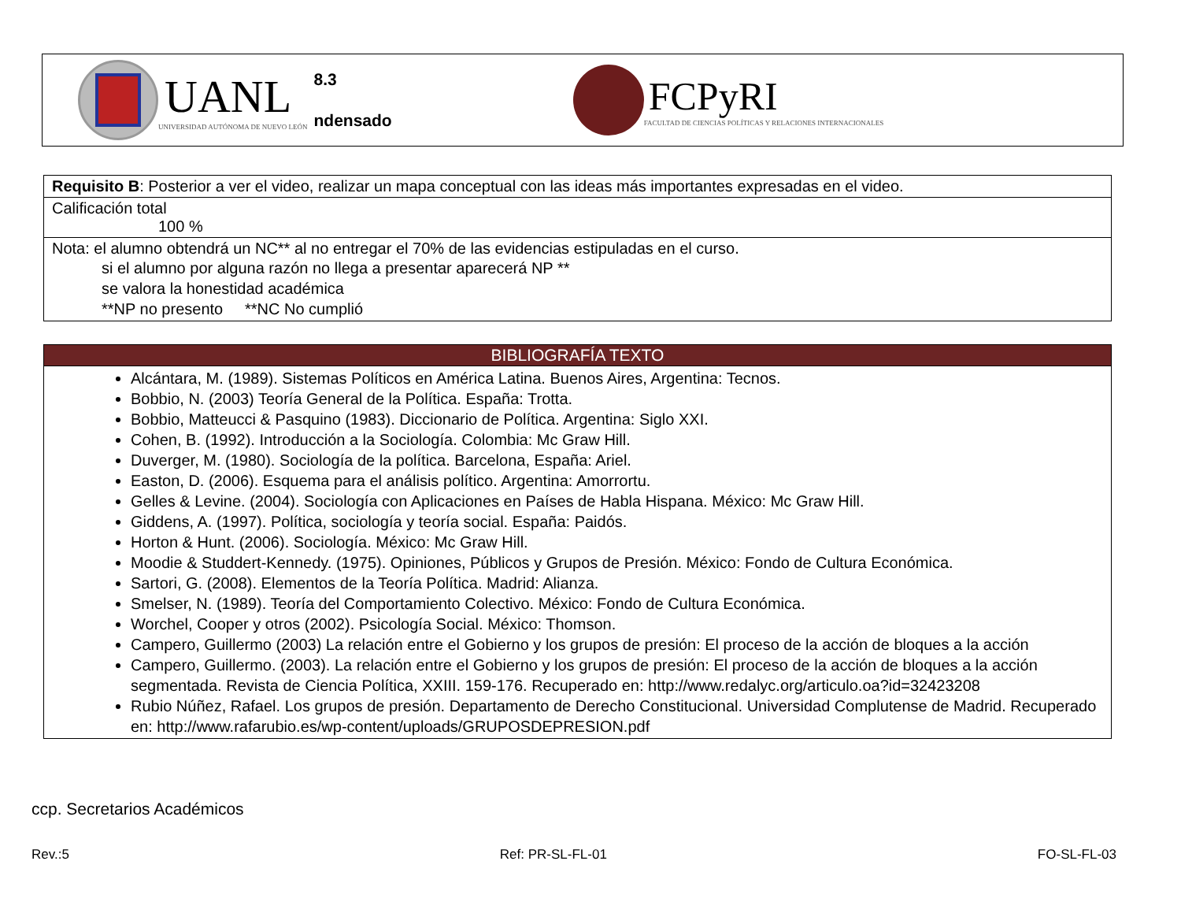UANL
UNIVERSIDAD AUTÓNOMA DE NUEVO LEÓN
8.3
ndensado
FCPyRI
FACULTAD DE CIENCIAS POLÍTICAS Y RELACIONES INTERNACIONALES
| Requisito B : Posterior a ver el video, realizar un mapa conceptual con las ideas más importantes expresadas en el video. |
| Calificación total 100 % |
| Nota: el alumno obtendrá un NC** al no entregar el 70% de las evidencias estipuladas en el curso. si el alumno por alguna razón no llega a presentar aparecerá NP ** se valora la honestidad académica **NP no presento **NC No cumplió |
| BIBLIOGRAFÍA TEXTO |
| --- |
| Alcántara, M. (1989). Sistemas Políticos en América Latina. Buenos Aires, Argentina: Tecnos. Bobbio, N. (2003) Teoría General de la Política. España: Trotta. Bobbio, Matteucci & Pasquino (1983). Diccionario de Política. Argentina: Siglo XXI. Cohen, B. (1992). Introducción a la Sociología. Colombia: Mc Graw Hill. Duverger, M. (1980). Sociología de la política. Barcelona, España: Ariel. Easton, D. (2006). Esquema para el análisis político. Argentina: Amorrortu. Gelles & Levine. (2004). Sociología con Aplicaciones en Países de Habla Hispana. México: Mc Graw Hill. Giddens, A. (1997). Política, sociología y teoría social. España: Paidós. Horton & Hunt. (2006). Sociología. México: Mc Graw Hill. Moodie & Studdert-Kennedy. (1975). Opiniones, Públicos y Grupos de Presión. México: Fondo de Cultura Económica. Sartori, G. (2008). Elementos de la Teoría Política. Madrid: Alianza. Smelser, N. (1989). Teoría del Comportamiento Colectivo. México: Fondo de Cultura Económica. Worchel, Cooper y otros (2002). Psicología Social. México: Thomson. Campero, Guillermo (2003) La relación entre el Gobierno y los grupos de presión: El proceso de la acción de bloques a la acción Campero, Guillermo. (2003). La relación entre el Gobierno y los grupos de presión: El proceso de la acción de bloques a la acción segmentada. Revista de Ciencia Política, XXIII. 159-176. Recuperado en: http://www.redalyc.org/articulo.oa?id=32423208 Rubio Núñez, Rafael. Los grupos de presión. Departamento de Derecho Constitucional. Universidad Complutense de Madrid. Recuperado en: http://www.rafarubio.es/wp-content/uploads/GRUPOSDEPRESION.pdf |
ccp. Secretarios Académicos
Rev.:5 Ref: PR-SL-FL-01 FO-SL-FL-03